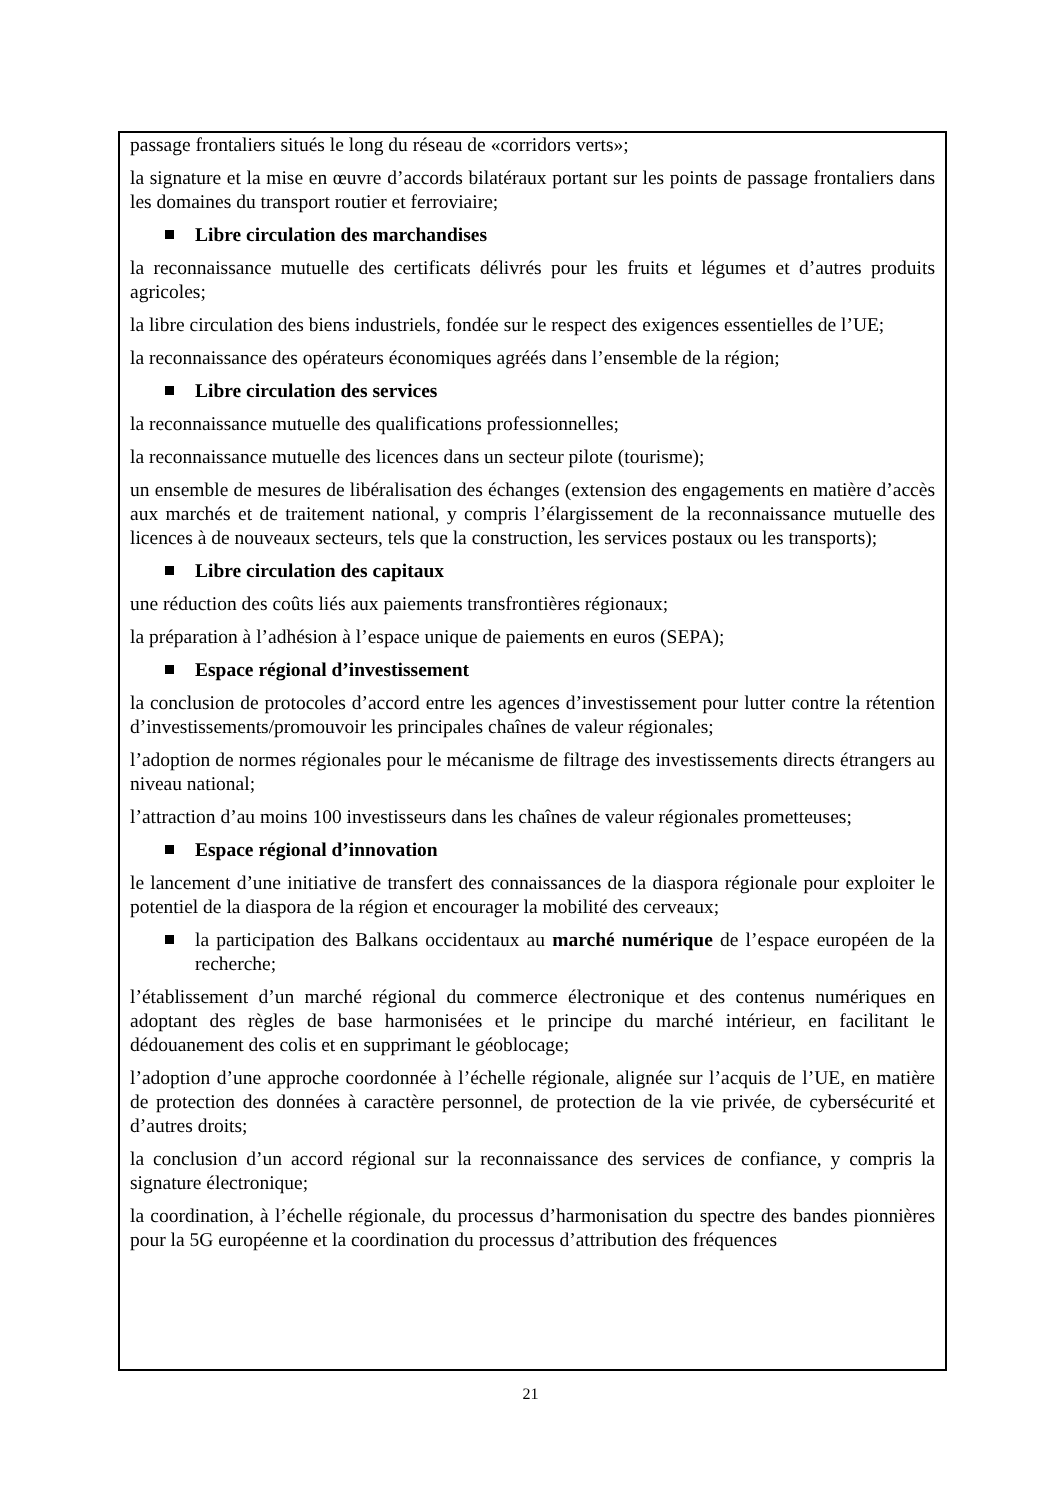passage frontaliers situés le long du réseau de «corridors verts»;
la signature et la mise en œuvre d’accords bilatéraux portant sur les points de passage frontaliers dans les domaines du transport routier et ferroviaire;
Libre circulation des marchandises
la reconnaissance mutuelle des certificats délivrés pour les fruits et légumes et d’autres produits agricoles;
la libre circulation des biens industriels, fondée sur le respect des exigences essentielles de l’UE;
la reconnaissance des opérateurs économiques agréés dans l’ensemble de la région;
Libre circulation des services
la reconnaissance mutuelle des qualifications professionnelles;
la reconnaissance mutuelle des licences dans un secteur pilote (tourisme);
un ensemble de mesures de libéralisation des échanges (extension des engagements en matière d’accès aux marchés et de traitement national, y compris l’élargissement de la reconnaissance mutuelle des licences à de nouveaux secteurs, tels que la construction, les services postaux ou les transports);
Libre circulation des capitaux
une réduction des coûts liés aux paiements transfrontières régionaux;
la préparation à l’adhésion à l’espace unique de paiements en euros (SEPA);
Espace régional d’investissement
la conclusion de protocoles d’accord entre les agences d’investissement pour lutter contre la rétention d’investissements/promouvoir les principales chaînes de valeur régionales;
l’adoption de normes régionales pour le mécanisme de filtrage des investissements directs étrangers au niveau national;
l’attraction d’au moins 100 investisseurs dans les chaînes de valeur régionales prometteuses;
Espace régional d’innovation
le lancement d’une initiative de transfert des connaissances de la diaspora régionale pour exploiter le potentiel de la diaspora de la région et encourager la mobilité des cerveaux;
la participation des Balkans occidentaux au marché numérique de l’espace européen de la recherche;
l’établissement d’un marché régional du commerce électronique et des contenus numériques en adoptant des règles de base harmonisées et le principe du marché intérieur, en facilitant le dédouanement des colis et en supprimant le géoblocage;
l’adoption d’une approche coordonnée à l’échelle régionale, alignée sur l’acquis de l’UE, en matière de protection des données à caractère personnel, de protection de la vie privée, de cybersécurité et d’autres droits;
la conclusion d’un accord régional sur la reconnaissance des services de confiance, y compris la signature électronique;
la coordination, à l’échelle régionale, du processus d’harmonisation du spectre des bandes pionnières pour la 5G européenne et la coordination du processus d’attribution des fréquences
21